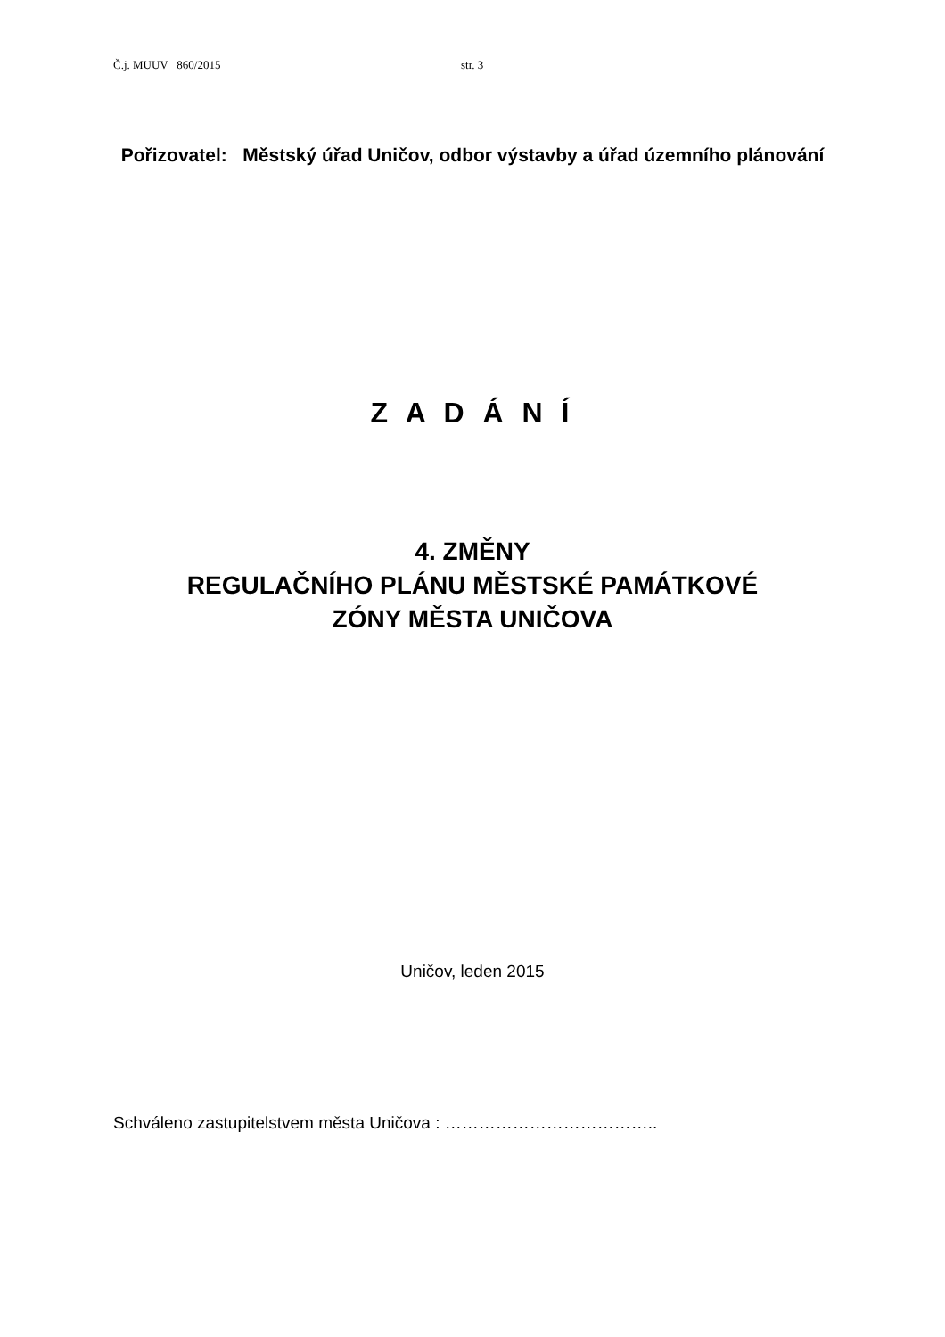Č.j. MUUV 860/2015 str. 3
Pořizovatel: Městský úřad Uničov, odbor výstavby a úřad územního plánování
Z A D Á N Í
4. ZMĚNY
REGULAČNÍHO PLÁNU MĚSTSKÉ PAMÁTKOVÉ
ZÓNY MĚSTA UNIČOVA
Uničov, leden 2015
Schváleno zastupitelstvem města Uničova : ………………………………..